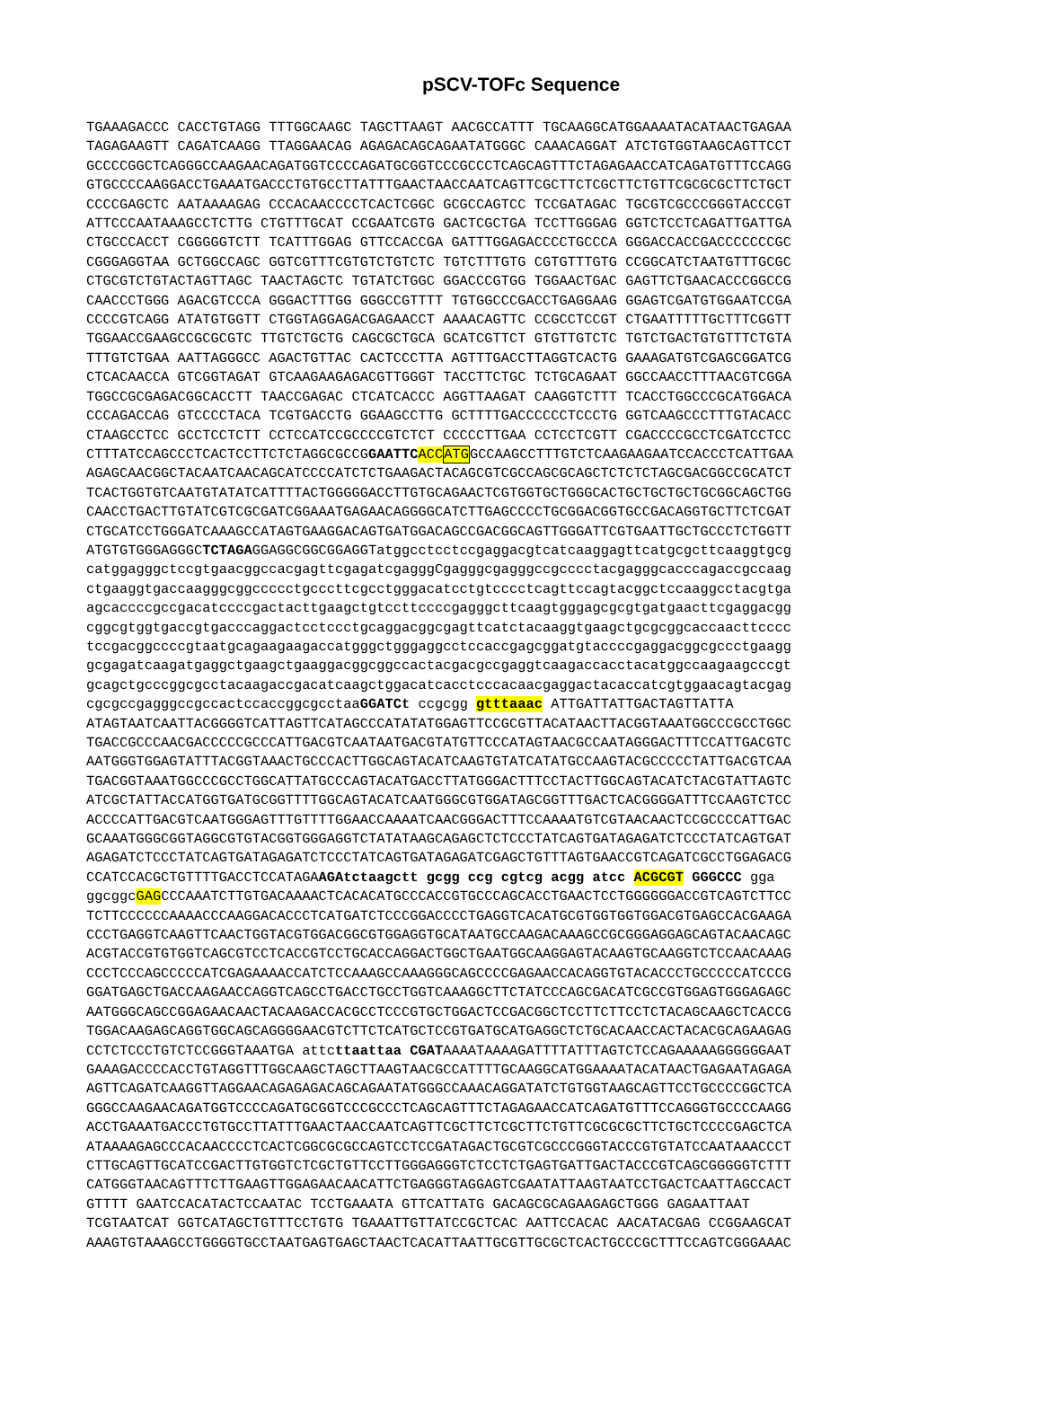pSCV-TOFc Sequence
TGAAAGACCC CACCTGTAGG TTTGGCAAGC TAGCTTAAGT AACGCCATTT TGCAAGGCATGGAAAATACATAACTGAGAA
TAGAGAAGTT CAGATCAAGG TTAGGAACAG AGAGACAGCAGAATATGGGC CAAACAGGAT ATCTGTGGTAAGCAGTTCCT
GCCCCGGCTCAGGGCCAAGAACAGATGGTCCCCAGATGCGGTCCCGCCCTCAGCAGTTTCTAGAGAACCATCAGATGTTTCCAGG
GTGCCCCAAGGACCTGAAATGACCCTGTGCCTTATTTGAACTAACCAATCAGTTCGCTTCTCGCTTCTGTTCGCGCGCTTCTGCT
CCCCGAGCTC AATAAAAGAG CCCACAACCCCTCACTCGGC GCGCCAGTCC TCCGATAGAC TGCGTCGCCCGGGTACCCGT
ATTCCCAATAAAGCCTCTTG CTGTTTGCAT CCGAATCGTG GACTCGCTGA TCCTTGGGAG GGTCTCCTCAGATTGATTGA
CTGCCCACCT CGGGGGTCTT TCATTTGGAG GTTCCACCGA GATTTGGAGACCCCTGCCCA GGGACCACCGACCCCCCCGC
CGGGAGGTAA GCTGGCCAGC GGTCGTTTCGTGTCTGTCTC TGTCTTTGTG CGTGTTTGTG CCGGCATCTAATGTTTGCGC
CTGCGTCTGTACTAGTTAGC TAACTAGCTC TGTATCTGGC GGACCCGTGG TGGAACTGAC GAGTTCTGAACACCCGGCCG
CAACCCTGGG AGACGTCCCA GGGACTTTGG GGGCCGTTTT TGTGGCCCGACCTGAGGAAG GGAGTCGATGTGGAATCCGA
CCCCGTCAGG ATATGTGGTT CTGGTAGGAGACGAGAACCT AAAACAGTTC CCGCCTCCGT CTGAATTTTTGCTTTCGGTT
TGGAACCGAAGCCGCGCGTC TTGTCTGCTG CAGCGCTGCA GCATCGTTCT GTGTTGTCTC TGTCTGACTGTGTTTCTGTA
TTTGTCTGAA AATTAGGGCC AGACTGTTAC CACTCCCTTA AGTTTGACCTTAGGTCACTG GAAAGATGTCGAGCGGATCG
CTCACAACCA GTCGGTAGAT GTCAAGAAGAGACGTTGGGT TACCTTCTGC TCTGCAGAAT GGCCAACCTTTAACGTCGGA
TGGCCGCGAGACGGCACCTT TAACCGAGAC CTCATCACCC AGGTTAAGAT CAAGGTCTTT TCACCTGGCCCGCATGGACA
CCCAGACCAG GTCCCCTACA TCGTGACCTG GGAAGCCTTG GCTTTTGACCCCCCTCCCTG GGTCAAGCCCTTTGTACACC
CTAAGCCTCC GCCTCCTCTT CCTCCATCCGCCCCGTCTCT CCCCCTTGAA CCTCCTCGTT CGACCCCGCCTCGATCCTCC
CTTTATCCAGCCCTCACTCCTTCTCTAGGCGCCGGAATTC ACC ATGGCCAAGCCTTTGTCTCAAGAAGAATCCACCCTCATTGAA
AGAGCAACGGCTACAATCAACAGCATCCCCATCTCTGAAGACTACAGCGTCGCCAGCGCAGCTCTCTCTAGCGACGGCCGCATCT
TCACTGGTGTCAATGTATATCATTTTACTGGGGGACCTTGTGCAGAACTCGTGGTGCTGGGCACTGCTGCTGCTGCGGCAGCTGG
CAACCTGACTTGTATCGTCGCGATCGGAAATGAGAACAGGGGCATCTTGAGCCCCTGCGGACGGTGCCGACAGGTGCTTCTCGAT
CTGCATCCTGGGATCAAAGCCATAGTGAAGGACAGTGATGGACAGCCGACGGCAGTTGGGATTCGTGAATTGCTGCCCTCTGGTT
ATGTGTGGGAGGGCTCTAGAGGAGGCGGCGGAGGTatggcctcctccgaggacgtcatcaaggagttcatgcgcttcaaggtgcg
catggagggctccgtgaacggccacgagttcgagatcgagggCgagggcgagggccgcccctacgagggcacccagaccgccaag
ctgaaggtgaccaagggcggccccctgcccttcgcctgggacatcctgtcccctcagttccagtacggctccaaggcctacgtga
agcaccccgccgacatccccgactacttgaagctgtccttccccgagggcttcaagtgggagcgcgtgatgaacttcgaggacgg
cggcgtggtgaccgtgacccaggactcctccctgcaggacggcgagttcatctacaaggtgaagctgcgcggcaccaacttcccc
tccgacggccccgtaatgcagaagaagaccatgggctgggaggcctccaccgagcggatgtaccccgaggacggcgccctgaagg
gcgagatcaagatgaggctgaagctgaaggacggcggccactacgacgccgaggtcaagaccacctacatggccaagaagcccgt
gcagctgcccggcgcctacaagaccgacatcaagctggacatcacctcccacaacgaggactacaccatcgtggaacagtacgag
cgcgccgagggccgccactccaccggcgcctaaGGATCt ccgcgg gtttaaac ATTGATTATTGACTAGTTATTA
ATAGTAATCAATTACGGGGTCATTAGTTCATAGCCCATATATGGAGTTCCGCGTTACATAACTTACGGTAAATGGCCCGCCTGGC
TGACCGCCCAACGACCCCCGCCCATTGACGTCAATAATGACGTATGTTCCCATAGTAACGCCAATAGGGACTTTCCATTGACGTC
AATGGGTGGAGTATTTACGGTAAACTGCCCACTTGGCAGTACATCAAGTGTATCATATGCCAAGTACGCCCCCTATTGACGTCAA
TGACGGTAAATGGCCCGCCTGGCATTATGCCCAGTACATGACCTTATGGGACTTTCCTACTTGGCAGTACATCTACGTATTAGTC
ATCGCTATTACCATGGTGATGCGGTTTTGGCAGTACATCAATGGGCGTGGATAGCGGTTTGACTCACGGGGATTTCCAAGTCTCC
ACCCCATTGACGTCAATGGGAGTTTGTTTTGGAACCAAAATCAACGGGACTTTCCAAAATGTCGTAACAACTCCGCCCCATTGAC
GCAAATGGGCGGTAGGCGTGTACGGTGGGAGGTCTATATAAGCAGAGCTCTCCCTATCAGTGATAGAGATCTCCCTATCAGTGAT
AGAGATCTCCCTATCAGTGATAGAGATCTCCCTATCAGTGATAGAGATCGAGCTGTTTAGTGAACCGTCAGATCGCCTGGAGACG
CCATCCACGCTGTTTTGACCTCCATAGAAGAtctaagctt gcgg ccg cgtcg acgg atcc ACGCGT GGGCCC gga
ggcggcGAGCCCAAATCTTGTGACAAAACTCACACATGCCCACCGTGCCCAGCACCTGAACTCCTGGGGGGACCGTCAGTCTTCC
TCTTCCCCCCAAAACCCAAGGACACCCTCATGATCTCCCGGACCCCTGAGGTCACATGCGTGGTGGTGGACGTGAGCCACGAAGA
CCCTGAGGTCAAGTTCAACTGGTACGTGGACGGCGTGGAGGTGCATAATGCCAAGACAAAGCCGCGGGAGGAGCAGTACAACAGC
ACGTACCGTGTGGTCAGCGTCCTCACCGTCCTGCACCAGGACTGGCTGAATGGCAAGGAGTACAAGTGCAAGGTCTCCAACAAAG
CCCTCCCAGCCCCCATCGAGAAAACCATCTCCAAAGCCAAAGGGCAGCCCCGAGAACCACAGGTGTACACCCTGCCCCCATCCCG
GGATGAGCTGACCAAGAACCAGGTCAGCCTGACCTGCCTGGTCAAAGGCTTCTATCCCAGCGACATCGCCGTGGAGTGGGAGAGC
AATGGGCAGCCGGAGAACAACTACAAGACCACGCCTCCCGTGCTGGACTCCGACGGCTCCTTCTTCCTCTACAGCAAGCTCACCG
TGGACAAGAGCAGGTGGCAGCAGGGGAACGTCTTCTCATGCTCCGTGATGCATGAGGCTCTGCACAACCACTACACGCAGAAGAG
CCTCTCCCTGTCTCCGGGTAAATGA attcttaattaa CGATAAAATAAAAGATTTTATTTAGTCTCCAGAAAAAGGGGGGAAT
GAAAGACCCCACCTGTAGGTTTGGCAAGCTAGCTTAAGTAACGCCATTTTGCAAGGCATGGAAAATACATAACTGAGAATAGAGA
AGTTCAGATCAAGGTTAGGAACAGAGAGACAGCAGAATATGGGCCAAACAGGATATCTGTGGTAAGCAGTTCCTGCCCCGGCTCA
GGGCCAAGAACAGATGGTCCCCAGATGCGGTCCCGCCCTCAGCAGTTTCTAGAGAACCATCAGATGTTTCCAGGGTGCCCCAAGG
ACCTGAAATGACCCTGTGCCTTATTTGAACTAACCAATCAGTTCGCTTCTCGCTTCTGTTCGCGCGCTTCTGCTCCCCGAGCTCA
ATAAAAGAGCCCACAACCCCTCACTCGGCGCGCCAGTCCTCCGATAGACTGCGTCGCCCGGGTACCCGTGTATCCAATAAACCCT
CTTGCAGTTGCATCCGACTTGTGGTCTCGCTGTTCCTTGGGAGGGTCTCCTCTGAGTGATTGACTACCCGTCAGCGGGGGTCTTT
CATGGGTAACAGTTTCTTGAAGTTGGAGAACAACATTCTGAGGGTAGGAGTCGAATATTAAGTAATCCTGACTCAATTAGCCACT
GTTTT GAATCCACATACTCCAATAC TCCTGAAATA GTTCATTATG GACAGCGCAGAAGAGCTGGG GAGAATTAAT
TCGTAATCAT GGTCATAGCTGTTTCCTGTG TGAAATTGTTATCCGCTCAC AATTCCACAC AACATACGAG CCGGAAGCAT
AAAGTGTAAAGCCTGGGGTGCCTAATGAGTGAGCTAACTCACATTAATTGCGTTGCGCTCACTGCCCGCTTTCCAGTCGGGAAAC